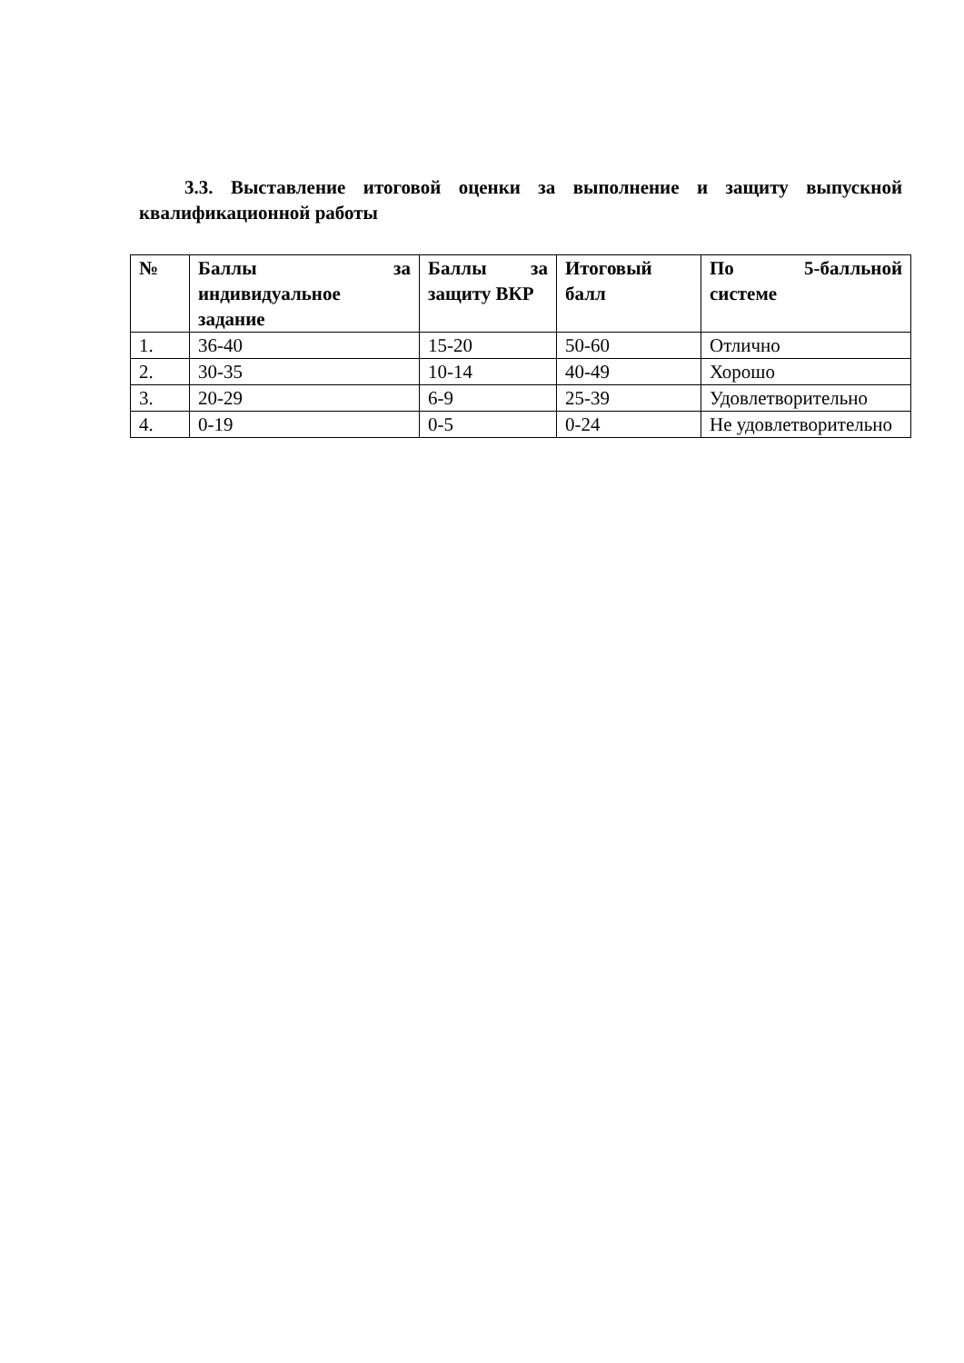3.3. Выставление итоговой оценки за выполнение и защиту выпускной квалификационной работы
| № | Баллы за индивидуальное задание | Баллы за защиту ВКР | Итоговый балл | По 5-балльной системе |
| --- | --- | --- | --- | --- |
| 1. | 36-40 | 15-20 | 50-60 | Отлично |
| 2. | 30-35 | 10-14 | 40-49 | Хорошо |
| 3. | 20-29 | 6-9 | 25-39 | Удовлетворительно |
| 4. | 0-19 | 0-5 | 0-24 | Не удовлетворительно |